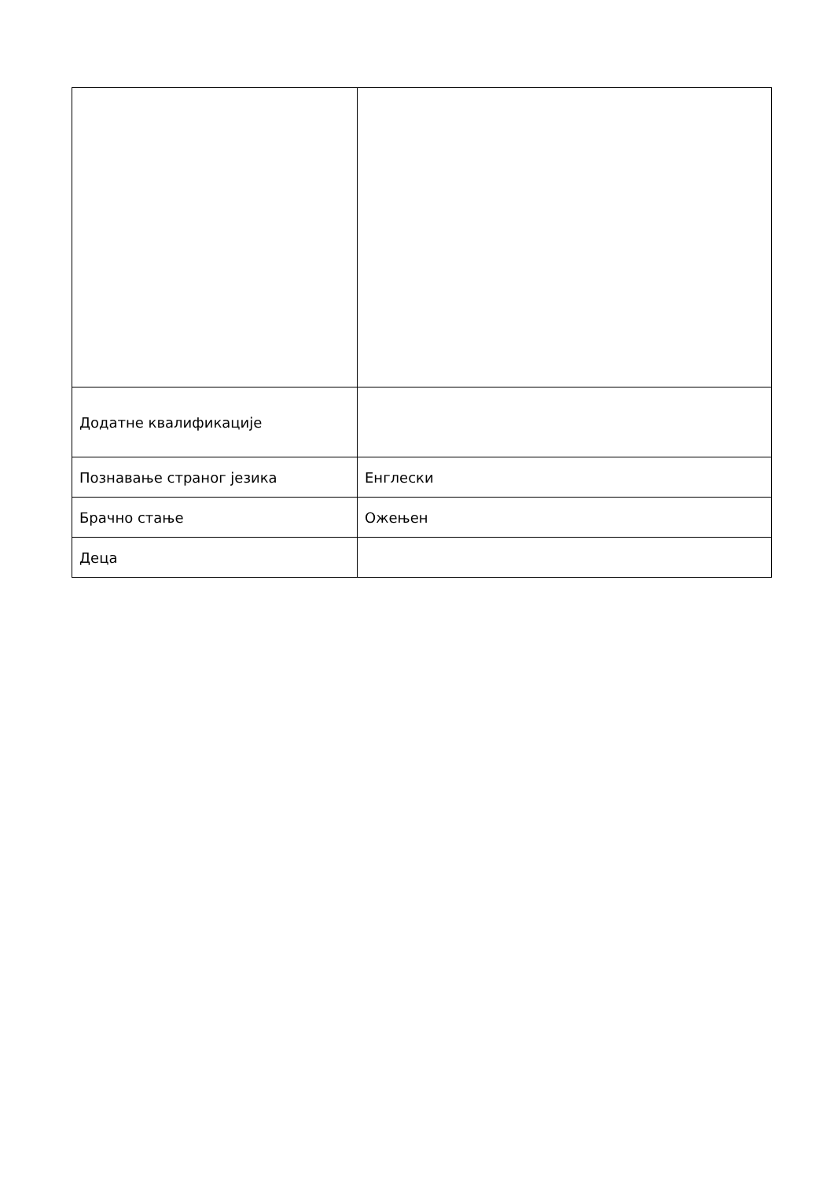| Додатне квалификације | |
| Познавање страног језика | Енглески |
| Брачно стање | Ожењен |
| Деца | |